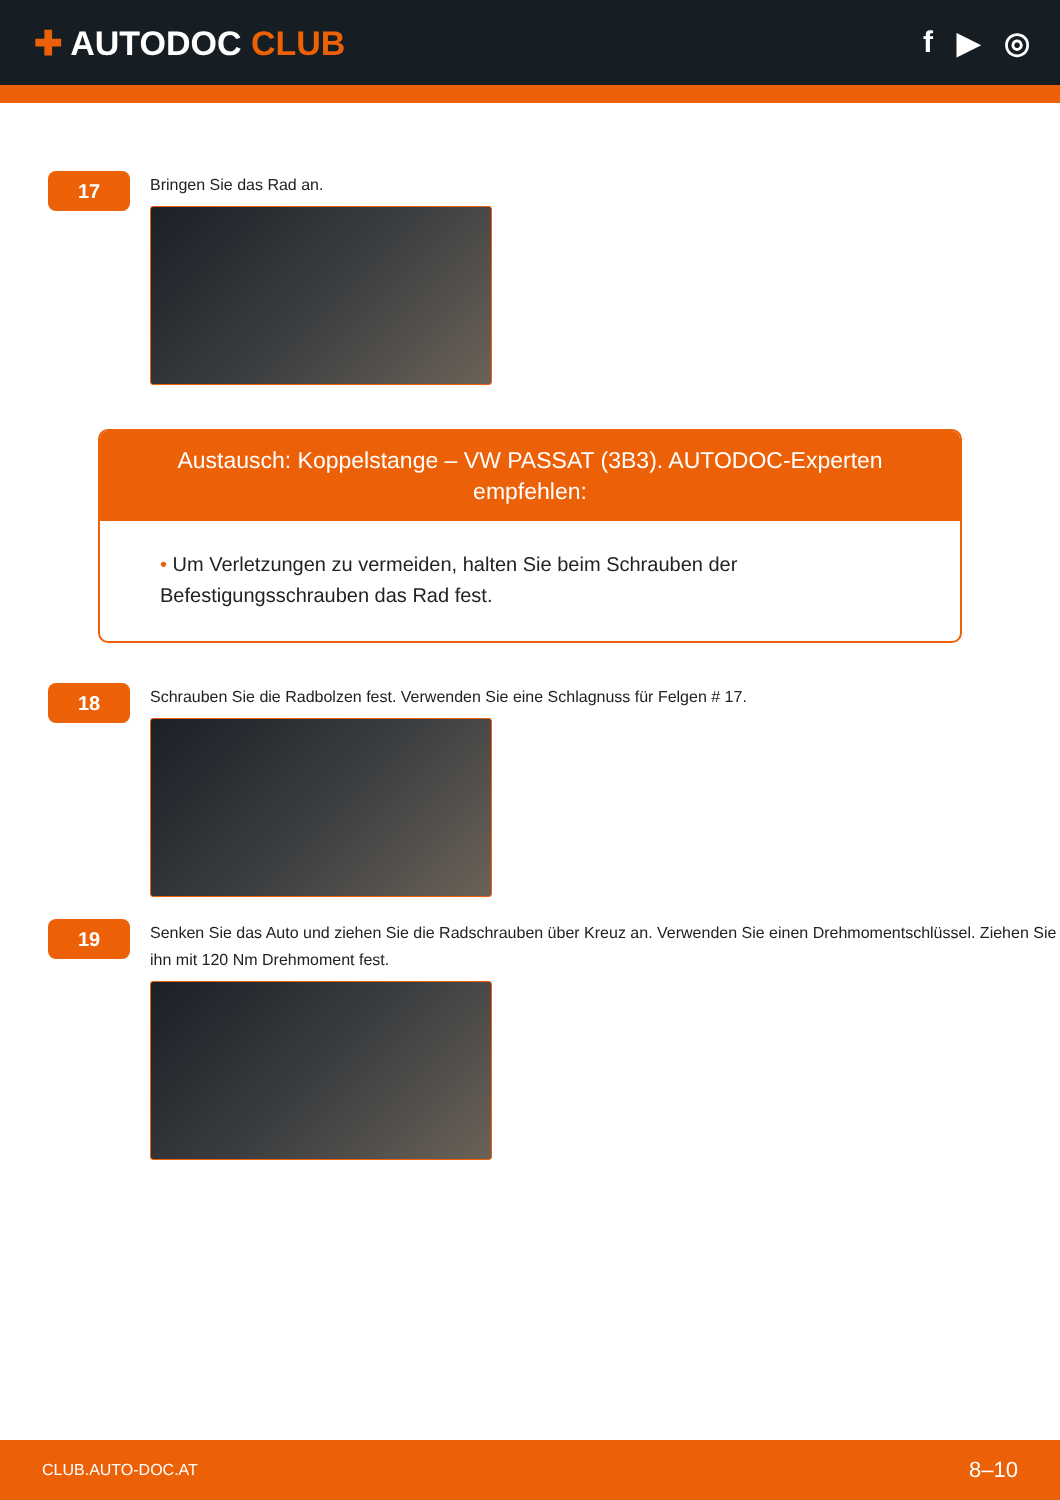✚ AUTODOC CLUB f ▶ ◎
17
Bringen Sie das Rad an.
Austausch: Koppelstange – VW PASSAT (3B3). AUTODOC-Experten empfehlen:
• Um Verletzungen zu vermeiden, halten Sie beim Schrauben der Befestigungsschrauben das Rad fest.
18
Schrauben Sie die Radbolzen fest. Verwenden Sie eine Schlagnuss für Felgen # 17.
19
Senken Sie das Auto und ziehen Sie die Radschrauben über Kreuz an. Verwenden Sie einen Drehmomentschlüssel. Ziehen Sie ihn mit 120 Nm Drehmoment fest.
CLUB.AUTO-DOC.AT 8–10